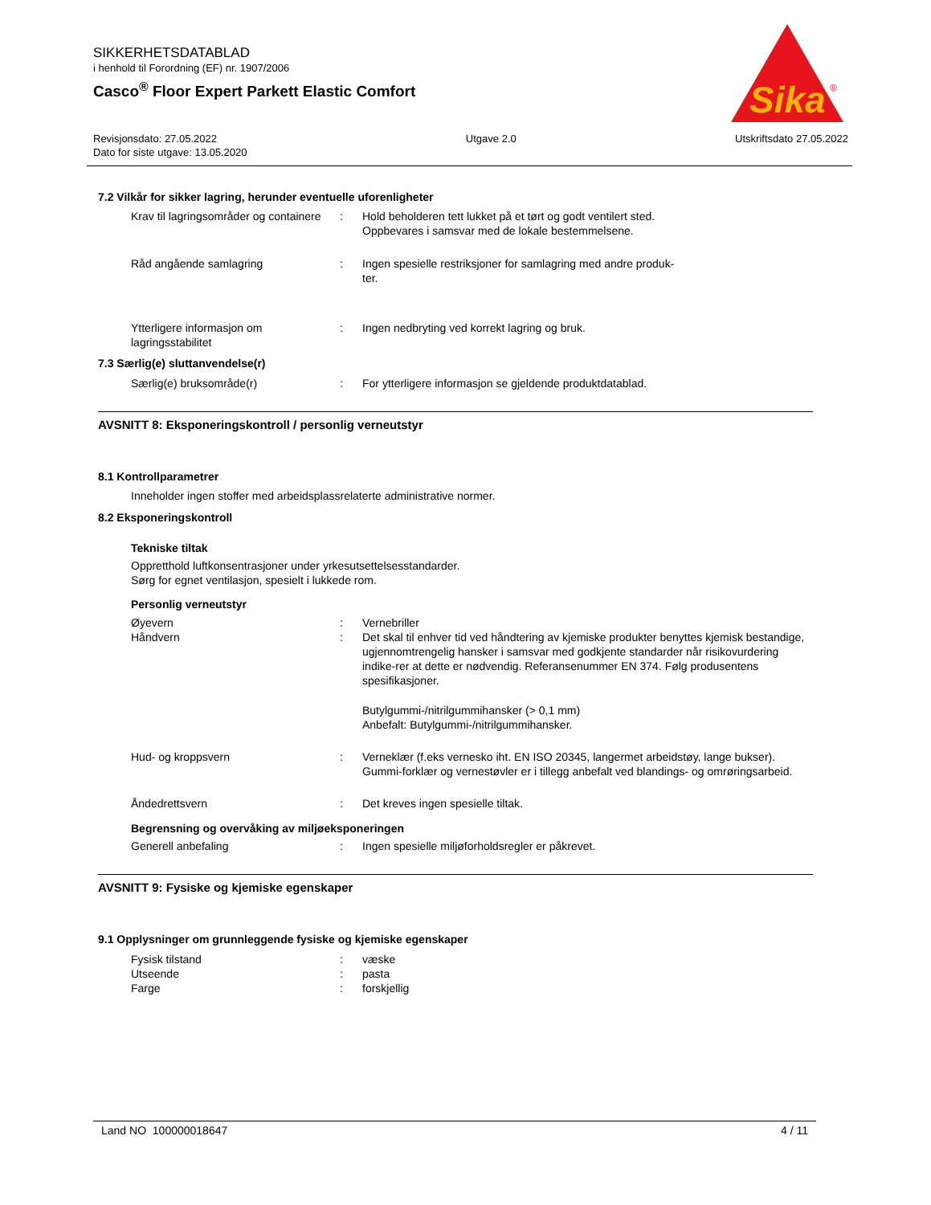SIKKERHETSDATABLAD
i henhold til Forordning (EF) nr. 1907/2006
Casco<sup>®</sup> Floor Expert Parkett Elastic Comfort
Sika
®
Revisjonsdato: 27.05.2022
Dato for siste utgave: 13.05.2020
Utgave 2.0 Utskriftsdato 27.05.2022
7.2 Vilkår for sikker lagring, herunder eventuelle uforenligheter
Krav til lagringsområder og containere
: Hold beholderen tett lukket på et tørt og godt ventilert sted.
Oppbevares i samsvar med de lokale bestemmelsene.
Råd angående samlagring : Ingen spesielle restriksjoner for samlagring med andre produk-
ter.
Ytterligere informasjon om lagringsstabilitet
: Ingen nedbryting ved korrekt lagring og bruk.
7.3 Særlig(e) sluttanvendelse(r)
Særlig(e) bruksområde(r) : For ytterligere informasjon se gjeldende produktdatablad.
AVSNITT 8: Eksponeringskontroll / personlig verneutstyr
8.1 Kontrollparametrer
Inneholder ingen stoffer med arbeidsplassrelaterte administrative normer.
8.2 Eksponeringskontroll
Tekniske tiltak
Oppretthold luftkonsentrasjoner under yrkesutsettelsesstandarder.
Sørg for egnet ventilasjon, spesielt i lukkede rom.
Personlig verneutstyr
Øyevern : Vernebriller
Håndvern : Det skal til enhver tid ved håndtering av kjemiske produkter benyttes kjemisk bestandige, ugjennomtrengelig hansker i samsvar med godkjente standarder når risikovurdering indike-rer at dette er nødvendig. Referansenummer EN 374. Følg produsentens spesifikasjoner.
Butylgummi-/nitrilgummihansker (> 0,1 mm)
Anbefalt: Butylgummi-/nitrilgummihansker.
Hud- og kroppsvern : Verneklær (f.eks vernesko iht. EN ISO 20345, langermet arbeidstøy, lange bukser). Gummi-forklær og vernestøvler er i tillegg anbefalt ved blandings- og omrøringsarbeid.
Åndedrettsvern : Det kreves ingen spesielle tiltak.
Begrensning og overvåking av miljøeksponeringen
Generell anbefaling : Ingen spesielle miljøforholdsregler er påkrevet.
AVSNITT 9: Fysiske og kjemiske egenskaper
9.1 Opplysninger om grunnleggende fysiske og kjemiske egenskaper
Fysisk tilstand : væske
Utseende : pasta
Farge : forskjellig
Land NO 100000018647 4 / 11